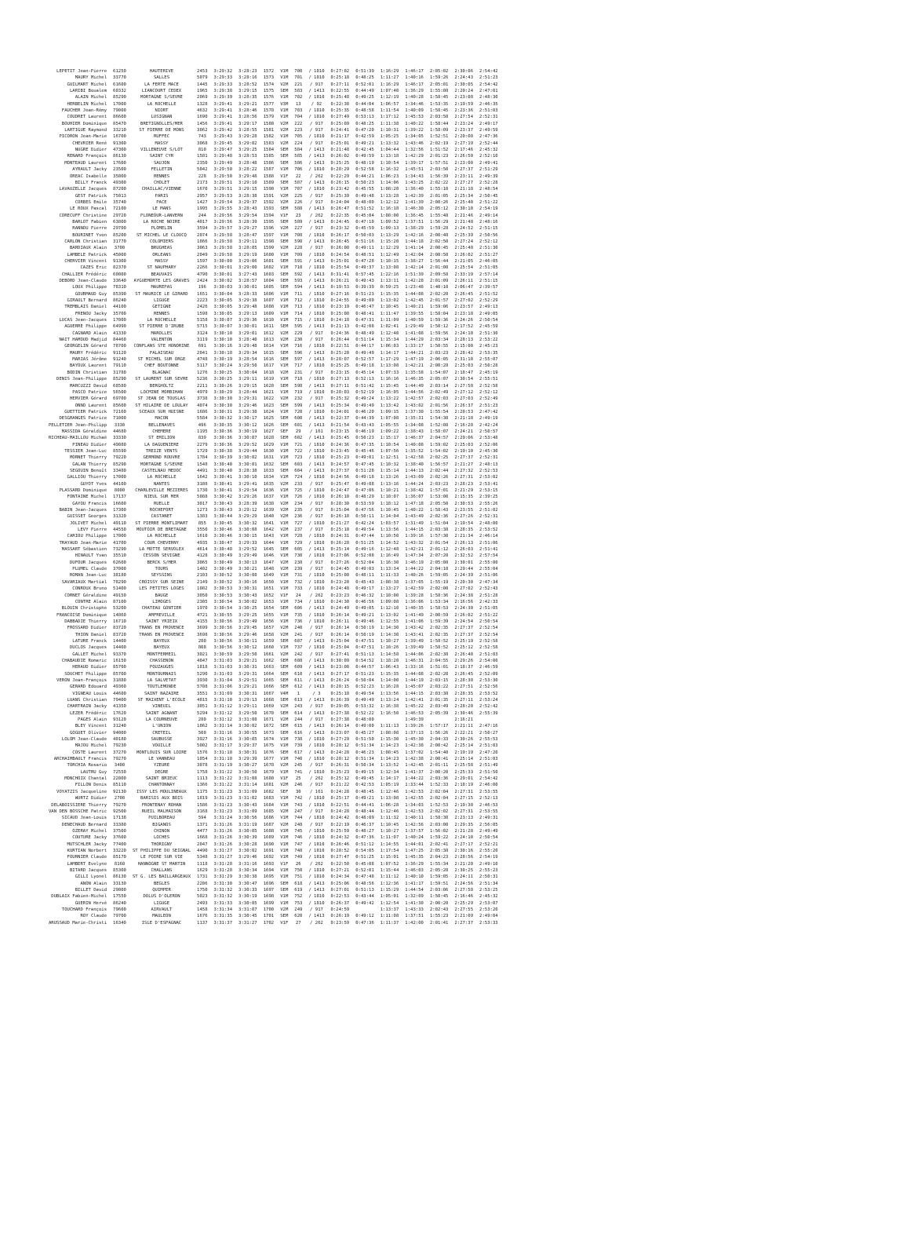| LEPETIT Jean-Pierre | 61250 | HAUTERIVE | 2453 | 3:29:32 | 3:28:23 | 1572 | V1M | 700 | / 1810 | 0:27:02 | 0:51:39 | 1:16:29 | 1:46:17 | 2:05:02 | 2:30:06 | 2:54:42 |
| MAURY Michel | 33770 | SALLES | 5079 | 3:29:33 | 3:28:16 | 1573 | V1M | 701 | / 1810 | 0:25:18 | 0:48:25 | 1:11:27 | 1:40:16 | 1:59:26 | 2:24:43 | 2:51:23 |
| GUILMART Michel | 61600 | LA FERTE MACE | 1445 | 3:29:33 | 3:28:52 | 1574 | V2M | 221 | / 917 | 0:27:11 | 0:52:01 | 1:16:29 | 1:46:17 | 2:05:01 | 2:30:05 | 2:54:42 |
| LARIBI Boualem | 60332 | LIANCOURT CEDEX | 1965 | 3:29:38 | 3:29:15 | 1575 | SEM | 583 | / 1413 | 0:22:55 | 0:44:49 | 1:07:40 | 1:36:29 | 1:55:08 | 2:20:24 | 2:47:01 |
| ALAIN Michel | 85290 | MORTAGNE S/SEVRE | 2069 | 3:29:39 | 3:28:35 | 1576 | V1M | 702 | / 1810 | 0:25:48 | 0:49:25 | 1:12:19 | 1:40:28 | 1:58:45 | 2:23:08 | 2:48:30 |
| HERBELIN Michel | 17000 | LA ROCHELLE | 1328 | 3:29:41 | 3:29:21 | 1577 | V3M | 13 | / 92 | 0:22:30 | 0:44:04 | 1:06:57 | 1:34:46 | 1:53:35 | 2:19:59 | 2:46:35 |
| FAUCHER Jean-Rémy | 79000 | NIORT | 4632 | 3:29:41 | 3:28:46 | 1578 | V1M | 703 | / 1810 | 0:25:35 | 0:48:58 | 1:11:54 | 1:40:09 | 1:58:45 | 2:23:36 | 2:51:03 |
| COUDRET Laurent | 86600 | LUSIGNAN | 1690 | 3:29:41 | 3:28:56 | 1579 | V1M | 704 | / 1810 | 0:27:49 | 0:53:13 | 1:17:12 | 1:45:53 | 2:03:50 | 2:27:54 | 2:52:31 |
| BOUHIER Dominique | 85470 | BRETIGNOLLES/MER | 1456 | 3:29:41 | 3:29:17 | 1580 | V2M | 222 | / 917 | 0:25:09 | 0:48:25 | 1:11:38 | 1:40:22 | 1:58:44 | 2:23:24 | 2:49:17 |
| LARTIGUE Raymond | 33210 | ST PIERRE DE MONS | 3862 | 3:29:42 | 3:28:55 | 1581 | V2M | 223 | / 917 | 0:24:41 | 0:47:20 | 1:10:31 | 1:39:22 | 1:58:09 | 2:23:37 | 2:49:59 |
| PICORON Jean-Marie | 16700 | RUFFEC | 743 | 3:29:43 | 3:29:28 | 1582 | V1M | 705 | / 1810 | 0:21:17 | 0:42:59 | 1:05:25 | 1:34:05 | 1:52:51 | 2:20:08 | 2:47:36 |
| CHEVRIER René | 91300 | MASSY | 3068 | 3:29:45 | 3:29:02 | 1583 | V2M | 224 | / 917 | 0:25:01 | 0:49:21 | 1:13:32 | 1:43:46 | 2:02:19 | 2:27:19 | 2:52:44 |
| NUGRE Didier | 47300 | VILLENEUVE S/LOT | 810 | 3:29:47 | 3:29:25 | 1584 | SEM | 584 | / 1413 | 0:21:48 | 0:42:45 | 1:04:44 | 1:32:56 | 1:51:52 | 2:17:46 | 2:45:32 |
| RENARD François | 86130 | SAINT CYR | 1581 | 3:29:48 | 3:28:53 | 1585 | SEM | 585 | / 1413 | 0:26:02 | 0:49:59 | 1:13:18 | 1:42:29 | 2:01:23 | 2:26:50 | 2:52:10 |
| MONTEAUD Laurent | 17600 | SAUJON | 2350 | 3:29:49 | 3:28:48 | 1586 | SEM | 586 | / 1413 | 0:25:25 | 0:48:19 | 1:10:54 | 1:39:17 | 1:57:51 | 2:23:00 | 2:49:41 |
| AYRAULT Jacky | 23500 | FELLETIN | 5042 | 3:29:50 | 3:28:22 | 1587 | V1M | 706 | / 1810 | 0:28:29 | 0:52:58 | 1:16:32 | 1:45:51 | 2:03:50 | 2:27:37 | 2:51:29 |
| OREAC Isabelle | 35000 | RENNES | 228 | 3:29:50 | 3:29:48 | 1588 | V1F | 22 | / 262 | 0:22:29 | 0:44:21 | 1:06:23 | 1:34:43 | 1:56:39 | 2:23:11 | 2:49:39 |
| BILLY Franck | 49300 | CHOLET | 2173 | 3:29:51 | 3:29:10 | 1589 | SEM | 587 | / 1413 | 0:26:15 | 0:50:23 | 1:14:06 | 1:43:25 | 2:02:22 | 2:27:27 | 2:52:28 |
| LAVAUZELLE Jacques | 87200 | CHAILLAC/VIENNE | 1670 | 3:29:51 | 3:29:15 | 1590 | V1M | 707 | / 1810 | 0:23:42 | 0:45:55 | 1:08:20 | 1:36:40 | 1:55:10 | 2:21:18 | 2:48:54 |
| GEST Patrick | 75013 | PARIS | 2957 | 3:29:53 | 3:28:38 | 1591 | V2M | 225 | / 917 | 0:25:39 | 0:49:48 | 1:13:28 | 1:42:39 | 2:01:05 | 2:25:34 | 2:50:45 |
| CORBES Emile | 35740 | PACE | 1427 | 3:29:54 | 3:29:37 | 1592 | V2M | 226 | / 917 | 0:24:04 | 0:48:00 | 1:12:12 | 1:41:39 | 2:00:26 | 2:25:40 | 2:51:22 |
| LE ROUX Pascal | 72100 | LE MANS | 1995 | 3:29:55 | 3:28:43 | 1593 | SEM | 588 | / 1413 | 0:26:47 | 0:51:52 | 1:16:18 | 1:46:30 | 2:05:12 | 2:30:10 | 2:54:19 |
| CORECUFF Christine | 29720 | PLONEOUR-LANVERN | 244 | 3:29:56 | 3:29:54 | 1594 | V1F | 23 | / 262 | 0:22:35 | 0:45:04 | 1:08:00 | 1:36:45 | 1:55:48 | 2:21:46 | 2:49:14 |
| BARLOT Fabien | 63800 | LA ROCHE NOIRE | 4017 | 3:29:56 | 3:28:39 | 1595 | SEM | 589 | / 1413 | 0:24:45 | 0:47:10 | 1:09:52 | 1:37:51 | 1:56:29 | 2:21:48 | 2:48:16 |
| RANNOU Pierre | 29700 | PLOMELIN | 3594 | 3:29:57 | 3:29:27 | 1596 | V2M | 227 | / 917 | 0:23:32 | 0:45:59 | 1:09:13 | 1:38:29 | 1:59:28 | 2:24:52 | 2:51:15 |
| BOURINET Yvon | 85200 | ST MICHEL LE CLOUCQ | 2074 | 3:29:58 | 3:28:47 | 1597 | V1M | 708 | / 1810 | 0:26:17 | 0:50:03 | 1:13:29 | 1:42:16 | 2:00:48 | 2:25:39 | 2:50:56 |
| CARLON Christian | 31770 | COLOMIERS | 1866 | 3:29:58 | 3:29:11 | 1598 | SEM | 590 | / 1413 | 0:26:45 | 0:51:16 | 1:15:20 | 1:44:18 | 2:02:50 | 2:27:24 | 2:52:12 |
| BARDIAUX Alain | 3700 | BRUGHEAS | 3063 | 3:29:58 | 3:28:05 | 1599 | V2M | 228 | / 917 | 0:26:08 | 0:49:11 | 1:12:29 | 1:41:14 | 2:00:45 | 2:25:48 | 2:51:30 |
| LAMBELE Patrick | 45000 | ORLEANS | 2049 | 3:29:58 | 3:29:19 | 1600 | V1M | 709 | / 1810 | 0:24:54 | 0:48:51 | 1:12:49 | 1:42:04 | 2:00:50 | 2:26:02 | 2:51:27 |
| CHERVIER Vincent | 91300 | MASSY | 1597 | 3:30:00 | 3:29:06 | 1601 | SEM | 591 | / 1413 | 0:25:01 | 0:47:28 | 1:10:15 | 1:38:27 | 1:56:44 | 2:21:05 | 2:46:05 |
| CAZES Eric | 82370 | ST NAUPHARY | 2266 | 3:30:01 | 3:29:00 | 1602 | V1M | 710 | / 1810 | 0:25:54 | 0:49:37 | 1:13:08 | 1:42:14 | 2:01:00 | 2:25:54 | 2:51:05 |
| CHALLIER Frédéric | 60000 | BEAUVAIS | 4790 | 3:30:01 | 3:27:43 | 1603 | SEM | 592 | / 1413 | 0:31:41 | 0:57:45 | 1:22:16 | 1:51:39 | 2:09:58 | 2:33:19 | 2:57:14 |
| DEBORD Jean-Claude | 33640 | AYGUEMORTE LES GRAVES | 2424 | 3:30:02 | 3:28:57 | 1604 | SEM | 593 | / 1413 | 0:26:21 | 0:49:43 | 1:13:11 | 1:42:28 | 2:01:09 | 2:26:11 | 2:51:15 |
| LOUX Philippe | 78310 | MAUREPAS | 196 | 3:30:03 | 3:30:01 | 1605 | SEM | 594 | / 1413 | 0:19:53 | 0:39:39 | 0:59:25 | 1:23:48 | 1:40:10 | 2:06:47 | 2:39:57 |
| GOURMAUD Guy | 85390 | ST MAURICE LE GIRARD | 1651 | 3:30:04 | 3:28:33 | 1606 | V1M | 711 | / 1810 | 0:27:16 | 0:51:23 | 1:15:35 | 1:44:08 | 2:02:20 | 2:26:45 | 2:51:52 |
| GIRAULT Bernard | 86240 | LIGUGE | 2223 | 3:30:05 | 3:29:38 | 1607 | V1M | 712 | / 1810 | 0:24:55 | 0:49:00 | 1:13:02 | 1:42:45 | 2:01:57 | 2:27:02 | 2:52:29 |
| TREMBLAIS Daniel | 44100 | GETIGNE | 2426 | 3:30:05 | 3:29:48 | 1608 | V1M | 713 | / 1810 | 0:23:19 | 0:46:47 | 1:10:45 | 1:40:21 | 1:59:06 | 2:23:57 | 2:49:13 |
| FRENOU Jacky | 35700 | RENNES | 1598 | 3:30:05 | 3:29:13 | 1609 | V1M | 714 | / 1810 | 0:25:08 | 0:48:41 | 1:11:47 | 1:39:55 | 1:58:04 | 2:23:18 | 2:49:05 |
| LUCAS Jean-Jacques | 17000 | LA ROCHELLE | 5158 | 3:30:07 | 3:29:36 | 1610 | V1M | 715 | / 1810 | 0:24:18 | 0:47:31 | 1:11:09 | 1:40:59 | 1:59:36 | 2:24:26 | 2:50:54 |
| AGUERRE Philippe | 64990 | ST PIERRE D'IRUBE | 5715 | 3:30:07 | 3:30:01 | 1611 | SEM | 595 | / 1413 | 0:21:13 | 0:42:08 | 1:02:41 | 1:29:49 | 1:50:12 | 2:17:52 | 2:45:59 |
| CAGNARD Alain | 41330 | MAROLLES | 3124 | 3:30:10 | 3:29:01 | 1612 | V2M | 229 | / 917 | 0:24:36 | 0:48:49 | 1:12:40 | 1:41:08 | 1:59:56 | 2:24:10 | 2:51:30 |
| NAIT HAMOUD Madjid | 84460 | VALENTON | 3119 | 3:30:10 | 3:28:40 | 1613 | V2M | 230 | / 917 | 0:26:44 | 0:51:14 | 1:15:34 | 1:44:29 | 2:03:34 | 2:28:13 | 2:53:22 |
| GEORGELIN Gérard | 78700 | CONFLANS STE HONORINE | 691 | 3:30:16 | 3:29:48 | 1614 | V1M | 716 | / 1810 | 0:22:51 | 0:44:17 | 1:06:03 | 1:33:17 | 1:50:55 | 2:15:00 | 2:45:23 |
| MAURY Frédéric | 91120 | PALAISEAU | 2041 | 3:30:18 | 3:29:34 | 1615 | SEM | 596 | / 1413 | 0:25:20 | 0:49:49 | 1:14:17 | 1:44:21 | 2:03:23 | 2:28:42 | 2:53:35 |
| MARIAS Jérôme | 91240 | ST MICHEL SUR ORGE | 4748 | 3:30:19 | 3:28:54 | 1616 | SEM | 597 | / 1413 | 0:28:07 | 0:52:57 | 1:17:29 | 1:47:19 | 2:06:05 | 2:31:10 | 2:55:07 |
| BAYOUX Laurent | 79110 | CHEF BOUTONNE | 5117 | 3:30:24 | 3:29:50 | 1617 | V1M | 717 | / 1810 | 0:25:25 | 0:49:18 | 1:13:08 | 1:42:21 | 2:00:28 | 2:25:03 | 2:50:28 |
| BODIN Christian | 31780 | BLAGNAC | 1276 | 3:30:25 | 3:30:04 | 1618 | V2M | 231 | / 917 | 0:23:15 | 0:45:14 | 1:07:33 | 1:35:58 | 1:54:07 | 2:18:47 | 2:45:19 |
| DENIS Jean-Philippe | 85290 | ST LAURENT SUR SEVRE | 5236 | 3:30:25 | 3:29:11 | 1619 | V1M | 718 | / 1810 | 0:27:13 | 0:52:13 | 1:16:16 | 1:46:35 | 2:05:07 | 2:30:54 | 2:55:51 |
| MARCUZZI David | 68580 | BERGHOLTZ | 2211 | 3:30:26 | 3:29:15 | 1620 | SEM | 598 | / 1413 | 0:27:11 | 0:51:42 | 1:15:45 | 1:44:49 | 2:03:14 | 2:27:58 | 2:52:58 |
| PASCO Patrice | 56500 | LOCMINE MORBIHAN | 4979 | 3:30:29 | 3:28:44 | 1621 | V1M | 719 | / 1810 | 0:28:03 | 0:52:19 | 1:16:05 | 1:44:56 | 2:02:49 | 2:27:12 | 2:52:12 |
| HERVIER Gérard | 69700 | ST JEAN DE TOUSLAS | 3738 | 3:30:30 | 3:29:31 | 1622 | V2M | 232 | / 917 | 0:25:32 | 0:49:24 | 1:13:22 | 1:42:57 | 2:02:03 | 2:27:03 | 2:52:49 |
| ONNO Laurent | 85600 | ST HILAIRE DE LOULAY | 4074 | 3:30:30 | 3:29:46 | 1623 | SEM | 599 | / 1413 | 0:25:34 | 0:49:49 | 1:13:42 | 1:43:02 | 2:01:56 | 2:26:37 | 2:51:23 |
| GUETTIER Patrick | 72160 | SCEAUX SUR HUISNE | 1686 | 3:30:31 | 3:29:38 | 1624 | V1M | 720 | / 1810 | 0:24:01 | 0:46:20 | 1:09:15 | 1:37:30 | 1:55:54 | 2:20:53 | 2:47:42 |
| DESGRANGES Patrice | 71000 | MACON | 5584 | 3:30:32 | 3:30:17 | 1625 | SEM | 600 | / 1413 | 0:22:37 | 0:44:39 | 1:07:08 | 1:35:31 | 1:54:30 | 2:21:18 | 2:49:19 |
| PELLETIER Jean-Philipp | 3330 | BELLENAVES | 496 | 3:30:35 | 3:30:12 | 1626 | SEM | 601 | / 1413 | 0:21:54 | 0:43:43 | 1:05:55 | 1:34:08 | 1:52:08 | 2:16:28 | 2:42:24 |
| MASSIDA Géraldine | 44680 | CHEMERE | 1195 | 3:30:36 | 3:30:19 | 1627 | SEF | 29 | / 161 | 0:23:15 | 0:46:19 | 1:09:22 | 1:38:43 | 1:58:07 | 2:24:21 | 2:50:57 |
| RICHEAU-MAILLOU Michaë | 33330 | ST EMILION | 839 | 3:30:36 | 3:30:07 | 1628 | SEM | 602 | / 1413 | 0:25:45 | 0:50:23 | 1:15:17 | 1:46:37 | 2:04:57 | 2:29:06 | 2:53:48 |
| PINEAU Didier | 49080 | LA DAGUENIERE | 2279 | 3:30:36 | 3:29:52 | 1629 | V1M | 721 | / 1810 | 0:24:36 | 0:47:35 | 1:10:54 | 1:40:08 | 1:59:02 | 2:25:03 | 2:52:06 |
| TESSIER Jean-Luc | 85590 | TREIZE VENTS | 1729 | 3:30:38 | 3:29:44 | 1630 | V1M | 722 | / 1810 | 0:23:45 | 0:45:46 | 1:07:56 | 1:35:52 | 1:54:02 | 2:19:10 | 2:45:30 |
| MORNET Thierry | 79220 | GERMOND ROUVRE | 1784 | 3:30:39 | 3:30:02 | 1631 | V1M | 723 | / 1810 | 0:25:23 | 0:49:01 | 1:12:51 | 1:42:58 | 2:02:25 | 2:27:37 | 2:52:31 |
| GALAN Thierry | 85290 | MORTAGNE S/SEVRE | 1548 | 3:30:40 | 3:30:01 | 1632 | SEM | 603 | / 1413 | 0:24:57 | 0:47:45 | 1:10:32 | 1:38:40 | 1:56:57 | 2:21:27 | 2:48:13 |
| SEGOUIN Benoît | 33480 | CASTELNAU MEDOC | 4491 | 3:30:40 | 3:28:38 | 1633 | SEM | 604 | / 1413 | 0:27:37 | 0:51:28 | 1:15:14 | 1:44:13 | 2:02:44 | 2:27:32 | 2:52:53 |
| GALLIOU Thierry | 17000 | LA ROCHELLE | 1642 | 3:30:41 | 3:30:10 | 1634 | V1M | 724 | / 1810 | 0:24:56 | 0:49:18 | 1:13:26 | 1:43:09 | 2:02:26 | 2:27:31 | 2:53:02 |
| GUYOT Yves | 44100 | NANTES | 3108 | 3:30:41 | 3:29:41 | 1635 | V2M | 233 | / 917 | 0:25:47 | 0:49:08 | 1:13:16 | 1:44:24 | 2:03:23 | 2:28:23 | 2:53:41 |
| PLASSARD Dominique | 8000 | CHARLEVILLE MEZIERES | 1730 | 3:30:41 | 3:29:54 | 1636 | V1M | 725 | / 1810 | 0:24:47 | 0:47:06 | 1:10:21 | 1:38:42 | 1:57:01 | 2:21:29 | 2:53:15 |
| FONTAINE Michel | 17137 | NIEUL SUR MER | 5088 | 3:30:42 | 3:29:26 | 1637 | V1M | 726 | / 1810 | 0:26:10 | 0:48:29 | 1:10:07 | 1:36:07 | 1:53:00 | 2:15:35 | 2:39:25 |
| GAYOU Francis | 16600 | RUELLE | 3017 | 3:30:43 | 3:28:39 | 1638 | V2M | 234 | / 917 | 0:28:30 | 0:53:59 | 1:18:12 | 1:47:18 | 2:05:50 | 2:30:53 | 2:55:26 |
| BABIN Jean-Jacques | 17300 | ROCHEFORT | 1273 | 3:30:43 | 3:29:12 | 1639 | V2M | 235 | / 917 | 0:25:04 | 0:47:56 | 1:10:45 | 1:40:22 | 1:58:43 | 2:23:55 | 2:51:02 |
| GUISSET Georges | 31320 | CASTANET | 1383 | 3:30:44 | 3:29:29 | 1640 | V2M | 236 | / 917 | 0:26:18 | 0:50:11 | 1:14:04 | 1:43:49 | 2:02:36 | 2:27:26 | 2:52:31 |
| JOLIVET Michel | 49110 | ST PIERRE MONTLIMART | 855 | 3:30:45 | 3:30:32 | 1641 | V1M | 727 | / 1810 | 0:21:27 | 0:42:24 | 1:03:57 | 1:31:49 | 1:51:04 | 2:19:54 | 2:48:00 |
| LEVY Pierre | 44550 | MOUTOIR DE BRETAGNE | 3550 | 3:30:46 | 3:30:08 | 1642 | V2M | 237 | / 917 | 0:25:10 | 0:49:54 | 1:13:56 | 1:44:15 | 2:03:38 | 2:28:35 | 2:53:52 |
| CARIOU Philippe | 17000 | LA ROCHELLE | 1610 | 3:30:46 | 3:30:15 | 1643 | V1M | 728 | / 1810 | 0:24:31 | 0:47:44 | 1:10:50 | 1:39:16 | 1:57:30 | 2:21:34 | 2:46:14 |
| TRAYAUD Jean-Marie | 41700 | COUR CHEVERNY | 4935 | 3:30:47 | 3:29:33 | 1644 | V1M | 729 | / 1810 | 0:26:28 | 0:51:25 | 1:14:52 | 1:43:32 | 2:01:54 | 2:26:13 | 2:51:06 |
| MASSART Sébastien | 73290 | LA MOTTE SERVOLEX | 4614 | 3:30:48 | 3:29:52 | 1645 | SEM | 605 | / 1413 | 0:25:14 | 0:49:16 | 1:12:48 | 1:42:21 | 2:01:12 | 2:26:03 | 2:51:41 |
| HINAULT Yvan | 35510 | CESSON SEVIGNE | 4128 | 3:30:49 | 3:29:49 | 1646 | V1M | 730 | / 1810 | 0:27:06 | 0:52:08 | 1:16:49 | 1:47:34 | 2:07:20 | 2:32:52 | 2:57:54 |
| DUFOUR Jacques | 62600 | BERCK S/MER | 3065 | 3:30:49 | 3:30:13 | 1647 | V2M | 238 | / 917 | 0:27:26 | 0:52:04 | 1:16:30 | 1:46:19 | 2:05:08 | 2:30:01 | 2:55:00 |
| PLUMEL Claude | 37000 | TOURS | 1402 | 3:30:49 | 3:30:21 | 1648 | V2M | 239 | / 917 | 0:24:45 | 0:49:03 | 1:13:34 | 1:44:22 | 2:04:10 | 2:29:44 | 2:55:04 |
| ROMAN Jean-Luc | 38180 | SEYSSINS | 2103 | 3:30:52 | 3:30:08 | 1649 | V1M | 731 | / 1810 | 0:25:00 | 0:48:11 | 1:11:33 | 1:40:26 | 1:59:05 | 2:24:39 | 2:51:06 |
| SAVARIAUX Martial | 78290 | CROISSY SUR SEINE | 2149 | 3:30:52 | 3:30:16 | 1650 | V1M | 732 | / 1810 | 0:23:20 | 0:45:43 | 1:08:38 | 1:37:05 | 1:55:19 | 2:20:30 | 2:47:34 |
| CONROUX Bruno | 51400 | LES PETITES LOGES | 1082 | 3:30:53 | 3:30:31 | 1651 | V1M | 733 | / 1810 | 0:24:48 | 0:49:17 | 1:13:27 | 1:42:59 | 2:02:00 | 2:27:02 | 2:52:43 |
| CORNET Géraldine | 49150 | BAUGE | 3050 | 3:30:53 | 3:30:43 | 1652 | V1F | 24 | / 262 | 0:23:23 | 0:46:32 | 1:10:00 | 1:39:28 | 1:58:36 | 2:24:38 | 2:51:28 |
| CONTRE Alain | 87100 | LIMOGES | 2305 | 3:30:54 | 3:30:02 | 1653 | V1M | 734 | / 1810 | 0:24:30 | 0:46:56 | 1:09:08 | 1:36:06 | 1:53:34 | 2:16:56 | 2:42:33 |
| BLOUIN Christophe | 53200 | CHATEAU GONTIER | 1970 | 3:30:54 | 3:30:25 | 1654 | SEM | 606 | / 1413 | 0:24:49 | 0:49:05 | 1:12:10 | 1:40:35 | 1:58:53 | 2:24:30 | 2:51:05 |
| FRANCOISE Dominique | 14860 | AMFREVILLE | 4721 | 3:30:55 | 3:29:25 | 1655 | V1M | 735 | / 1810 | 0:26:14 | 0:49:21 | 1:13:02 | 1:41:49 | 2:00:59 | 2:26:02 | 2:51:22 |
| DABBADIE Thierry | 16710 | SAINT YRIEIX | 4155 | 3:30:56 | 3:29:49 | 1656 | V1M | 736 | / 1810 | 0:26:11 | 0:49:46 | 1:12:55 | 1:41:06 | 1:59:39 | 2:24:54 | 2:50:54 |
| FROSSARD Didier | 83720 | TRANS EN PROVENCE | 3699 | 3:30:56 | 3:29:45 | 1657 | V2M | 240 | / 917 | 0:26:14 | 0:50:19 | 1:14:30 | 1:43:42 | 2:02:35 | 2:27:37 | 2:52:54 |
| THION Daniel | 83720 | TRANS EN PROVENCE | 3698 | 3:30:56 | 3:29:46 | 1658 | V2M | 241 | / 917 | 0:26:14 | 0:50:19 | 1:14:30 | 1:43:41 | 2:02:35 | 2:27:37 | 2:52:54 |
| LATURE Franck | 14400 | BAYEUX | 280 | 3:30:56 | 3:30:11 | 1659 | SEM | 607 | / 1413 | 0:25:04 | 0:47:51 | 1:10:27 | 1:39:49 | 1:58:52 | 2:25:19 | 2:52:58 |
| DUCLOS Jacques | 14400 | BAYEUX | 808 | 3:30:56 | 3:30:12 | 1660 | V1M | 737 | / 1810 | 0:25:04 | 0:47:51 | 1:10:26 | 1:39:49 | 1:58:52 | 2:25:12 | 2:52:58 |
| GALLET Michel | 93370 | MONTFERMEIL | 3021 | 3:30:59 | 3:29:50 | 1661 | V2M | 242 | / 917 | 0:27:41 | 0:51:13 | 1:14:58 | 1:44:06 | 2:02:38 | 2:26:40 | 2:51:03 |
| CHABAUDIE Romaric | 16150 | CHASSENON | 4847 | 3:31:03 | 3:29:21 | 1662 | SEM | 608 | / 1413 | 0:30:09 | 0:54:52 | 1:18:20 | 1:46:31 | 2:04:55 | 2:29:26 | 2:54:00 |
| HERAUD Didier | 85700 | POUZAUGES | 1818 | 3:31:03 | 3:30:31 | 1663 | SEM | 609 | / 1413 | 0:23:00 | 0:44:57 | 1:06:43 | 1:33:16 | 1:51:01 | 2:18:37 | 2:46:59 |
| SOUCHET Philippe | 85700 | MONTOURNAIS | 5290 | 3:31:03 | 3:29:31 | 1664 | SEM | 610 | / 1413 | 0:27:17 | 0:51:23 | 1:15:35 | 1:44:08 | 2:02:20 | 2:26:45 | 2:52:09 |
| VERON Jean-François | 31880 | LA SALVETAT | 3930 | 3:31:04 | 3:29:51 | 1665 | SEM | 611 | / 1413 | 0:26:24 | 0:50:04 | 1:14:00 | 1:44:19 | 2:03:15 | 2:28:38 | 2:53:30 |
| GERARD Edouard | 49360 | TOUTLEMONDE | 5708 | 3:31:06 | 3:29:21 | 1666 | SEM | 612 | / 1413 | 0:28:15 | 0:52:23 | 1:16:28 | 1:45:07 | 2:03:22 | 2:27:51 | 2:52:56 |
| VIGNEAU Louis | 44600 | SAINT NAZAIRE | 3551 | 3:31:09 | 3:30:31 | 1667 | V4M | 1 | / 3 | 0:25:18 | 0:49:54 | 1:13:56 | 1:44:15 | 2:03:38 | 2:28:35 | 2:53:52 |
| LUANS Christian | 79400 | ST MAIXENT L'ECOLE | 4815 | 3:31:10 | 3:29:13 | 1668 | SEM | 613 | / 1413 | 0:26:39 | 0:49:49 | 1:13:24 | 1:42:41 | 2:01:35 | 2:27:11 | 2:53:24 |
| CHARTRAIN Jacky | 41350 | VINEUIL | 3051 | 3:31:12 | 3:29:11 | 1669 | V2M | 243 | / 917 | 0:29:05 | 0:53:32 | 1:16:38 | 1:45:22 | 2:03:49 | 2:28:20 | 2:52:42 |
| LEZER Frédéric | 17620 | SAINT AGNANT | 5294 | 3:31:12 | 3:29:50 | 1670 | SEM | 614 | / 1413 | 0:27:38 | 0:52:22 | 1:16:50 | 1:46:53 | 2:05:39 | 2:30:46 | 2:55:39 |
| PAGES Alain | 93120 | LA COURNEUVE | 280 | 3:31:12 | 3:31:08 | 1671 | V2M | 244 | / 917 | 0:27:38 | 0:48:00 | | 1:49:39 | | 2:16:21 | |
| BLEY Vincent | 31240 | L'UNION | 1862 | 3:31:14 | 3:30:02 | 1672 | SEM | 615 | / 1413 | 0:26:14 | 0:49:00 | 1:11:13 | 1:39:26 | 1:57:17 | 2:21:11 | 2:47:16 |
| GOGUET Olivier | 94000 | CRETEIL | 508 | 3:31:16 | 3:30:55 | 1673 | SEM | 616 | / 1413 | 0:23:07 | 0:45:27 | 1:08:08 | 1:37:13 | 1:56:26 | 2:22:21 | 2:50:27 |
| LOLOM Jean-Claude | 40180 | SAUBUSSE | 3927 | 3:31:16 | 3:30:05 | 1674 | V1M | 738 | / 1810 | 0:27:29 | 0:51:50 | 1:15:30 | 1:45:30 | 2:04:33 | 2:30:26 | 2:55:53 |
| MAJOU Michel | 79230 | VOUILLE | 5002 | 3:31:17 | 3:29:37 | 1675 | V1M | 739 | / 1810 | 0:28:12 | 0:51:34 | 1:14:23 | 1:42:38 | 2:00:42 | 2:25:14 | 2:51:03 |
| COSTE Laurent | 37270 | MONTLOUIS SUR LOIRE | 1576 | 3:31:18 | 3:30:31 | 1676 | SEM | 617 | / 1413 | 0:24:28 | 0:46:23 | 1:08:45 | 1:37:02 | 1:54:40 | 2:19:19 | 2:47:20 |
| ARCHAIMBAULT Francis | 79270 | LE VANNEAU | 1054 | 3:31:18 | 3:29:39 | 1677 | V1M | 740 | / 1810 | 0:28:12 | 0:51:34 | 1:14:23 | 1:42:38 | 2:00:41 | 2:25:14 | 2:51:03 |
| TORCHIA Rosario | 3400 | YZEURE | 3078 | 3:31:19 | 3:30:27 | 1678 | V2M | 245 | / 917 | 0:26:31 | 0:50:34 | 1:13:52 | 1:42:45 | 2:01:11 | 2:25:58 | 2:51:49 |
| LAUTRU Guy | 72550 | DEGRE | 1758 | 3:31:22 | 3:30:50 | 1679 | V1M | 741 | / 1810 | 0:25:23 | 0:49:15 | 1:12:34 | 1:41:37 | 2:00:20 | 2:25:33 | 2:51:50 |
| MONCHOIX Chantal | 22000 | SAINT BRIEUC | 1113 | 3:31:22 | 3:31:08 | 1680 | V1F | 25 | / 262 | 0:25:12 | 0:49:45 | 1:14:17 | 1:44:22 | 2:03:36 | 2:29:01 | 2:54:42 |
| FILLON Denis | 85110 | CHANTONNAY | 1366 | 3:31:22 | 3:31:14 | 1681 | V2M | 246 | / 917 | 0:21:22 | 0:42:53 | 1:05:19 | 1:33:44 | 1:52:33 | 2:18:19 | 2:46:00 |
| VOYATZIS Jacqueline | 92130 | ISSY LES MOULINEAUX | 1175 | 3:31:23 | 3:31:09 | 1682 | SEF | 30 | / 161 | 0:24:28 | 0:48:45 | 1:12:46 | 1:42:53 | 2:02:04 | 2:27:31 | 2:53:55 |
| WURTZ Didier | 2700 | BARISIS AUX BOIS | 1819 | 3:31:23 | 3:31:02 | 1683 | V1M | 742 | / 1810 | 0:25:17 | 0:49:21 | 1:13:08 | 1:42:55 | 2:02:04 | 2:27:15 | 2:52:13 |
| DELABOISSIERE Thierry | 79270 | FRONTENAY ROHAN | 1586 | 3:31:23 | 3:30:43 | 1684 | V1M | 743 | / 1810 | 0:22:51 | 0:44:41 | 1:06:28 | 1:34:03 | 1:52:53 | 2:19:30 | 2:46:53 |
| VAN DEN BOSSCHE Patric | 92500 | RUEIL MALMAISON | 3168 | 3:31:23 | 3:31:09 | 1685 | V2M | 247 | / 917 | 0:24:28 | 0:48:44 | 1:12:46 | 1:42:53 | 2:02:02 | 2:27:31 | 2:53:55 |
| SICAUD Jean-Louis | 17138 | PUILBOREAU | 594 | 3:31:24 | 3:30:56 | 1686 | V1M | 744 | / 1810 | 0:24:42 | 0:48:09 | 1:11:32 | 1:40:11 | 1:58:30 | 2:23:13 | 2:49:31 |
| DENECHAUD Bernard | 33380 | BIGANOS | 1371 | 3:31:26 | 3:31:19 | 1687 | V2M | 248 | / 917 | 0:22:19 | 0:46:37 | 1:10:45 | 1:42:56 | 2:03:00 | 2:29:35 | 2:56:05 |
| OZERAY Michel | 37500 | CHINON | 4477 | 3:31:26 | 3:30:05 | 1688 | V1M | 745 | / 1810 | 0:25:59 | 0:48:27 | 1:10:27 | 1:37:57 | 1:56:02 | 2:21:28 | 2:49:49 |
| COUTURE Jacky | 37600 | LOCHES | 1668 | 3:31:26 | 3:30:39 | 1689 | V1M | 746 | / 1810 | 0:24:32 | 0:47:36 | 1:11:07 | 1:40:24 | 1:59:22 | 2:24:10 | 2:50:54 |
| MUTSCHLER Jacky | 77400 | THORIGNY | 2047 | 3:31:26 | 3:30:28 | 1690 | V1M | 747 | / 1810 | 0:26:46 | 0:51:12 | 1:14:55 | 1:44:01 | 2:02:41 | 2:27:17 | 2:52:21 |
| KURTIAN Norbert | 33220 | ST PHILIPPE DU SEIGNAL | 4490 | 3:31:27 | 3:30:02 | 1691 | V1M | 748 | / 1810 | 0:28:52 | 0:54:05 | 1:17:54 | 1:47:25 | 2:05:38 | 2:30:16 | 2:55:20 |
| FOURNIER Claude | 85170 | LE POIRE SUR VIE | 5348 | 3:31:27 | 3:29:46 | 1692 | V1M | 749 | / 1810 | 0:27:47 | 0:51:25 | 1:15:01 | 1:45:35 | 2:04:23 | 2:28:56 | 2:54:19 |
| LAMBERT Evelyne | 8160 | HANNOGNE ST MARTIN | 1118 | 3:31:28 | 3:31:16 | 1693 | V1F | 26 | / 262 | 0:22:50 | 0:45:08 | 1:07:52 | 1:36:29 | 1:55:34 | 2:21:20 | 2:49:10 |
| BITARD Jacques | 85300 | CHALLANS | 1629 | 3:31:28 | 3:30:34 | 1694 | V1M | 750 | / 1810 | 0:27:21 | 0:52:01 | 1:15:44 | 1:46:03 | 2:05:20 | 2:30:25 | 2:55:23 |
| GILLI Lyonel | 86130 | ST G. LES BAILLARGEAUX | 1731 | 3:31:29 | 3:30:38 | 1695 | V1M | 751 | / 1810 | 0:24:34 | 0:47:48 | 1:11:12 | 1:40:10 | 1:59:05 | 2:24:11 | 2:50:31 |
| ANON Alain | 33130 | BEGLES | 2206 | 3:31:30 | 3:30:47 | 1696 | SEM | 618 | / 1413 | 0:25:06 | 0:48:56 | 1:12:36 | 1:41:17 | 1:59:51 | 2:24:56 | 2:51:34 |
| BILLET David | 29000 | QUIMPER | 1750 | 3:31:32 | 3:30:33 | 1697 | SEM | 619 | / 1413 | 0:27:01 | 0:51:13 | 1:15:29 | 1:44:54 | 2:03:06 | 2:27:58 | 2:53:25 |
| DUBLAIX Fabien-Michel | 17550 | DOLUS D'OLERON | 5023 | 3:31:32 | 3:30:19 | 1698 | V1M | 752 | / 1810 | 0:22:53 | 0:43:44 | 1:05:01 | 1:32:09 | 1:50:45 | 2:16:46 | 2:45:32 |
| GUERIN Hervé | 86240 | LIGUGE | 2493 | 3:31:33 | 3:30:05 | 1699 | V1M | 753 | / 1810 | 0:26:37 | 0:49:42 | 1:12:54 | 1:41:30 | 2:00:20 | 2:25:29 | 2:53:07 |
| TOUCHARD François | 79600 | AIRVAULT | 1458 | 3:31:34 | 3:31:07 | 1700 | V2M | 249 | / 917 | 0:24:59 | | 1:13:37 | 1:43:33 | 2:02:43 | 2:27:55 | 2:53:20 |
| ROY Claude | 79700 | MAULEON | 1676 | 3:31:35 | 3:30:45 | 1701 | SEM | 620 | / 1413 | 0:26:19 | 0:49:12 | 1:11:08 | 1:37:51 | 1:55:23 | 2:21:09 | 2:49:04 |
| ARUSSAUD Marie-Christi | 16340 | ISLE D'ESPAGNAC | 1137 | 3:31:37 | 3:31:27 | 1702 | V1F | 27 | / 262 | 0:23:59 | 0:47:36 | 1:11:37 | 1:42:00 | 2:01:41 | 2:27:37 | 2:53:33 |